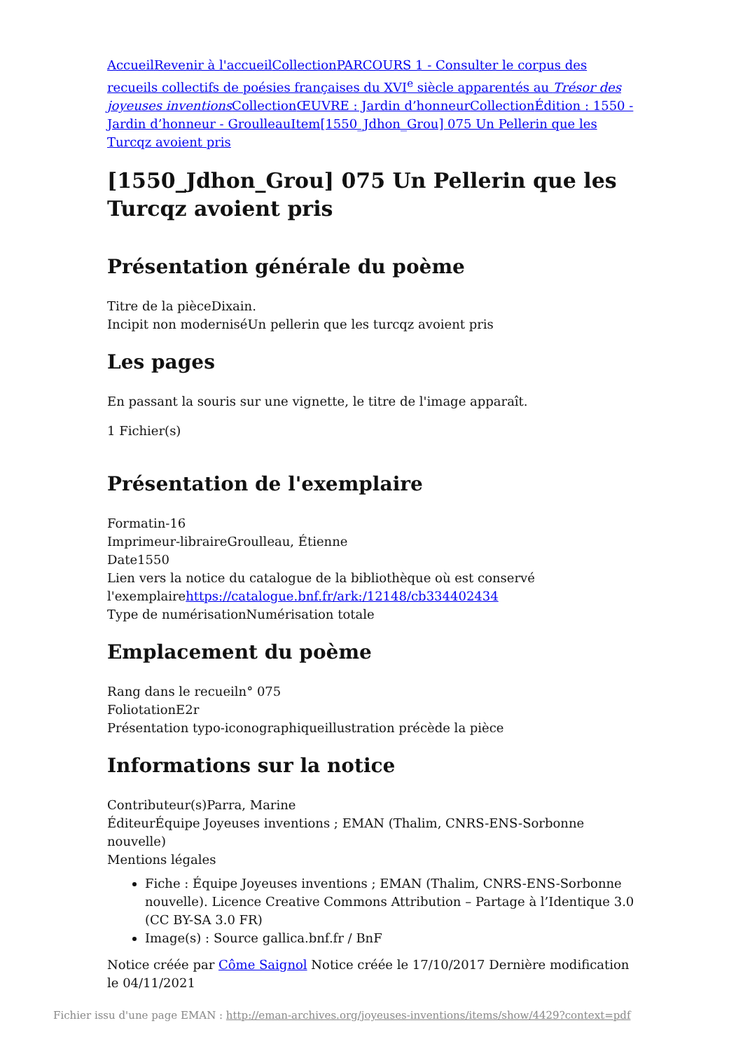Accueil Revenir à l'accueil Collection PARCOURS 1 - Consulter le corpus des recueils collectifs de poésies françaises du XVI<sup>e</sup> siècle apparentés au Trésor des joyeuses inventions Collection ŒUVRE : Jardin d’honneur Collection Édition : 1550 - Jardin d’honneur - Groulleau Item[1550_Jdhon_Grou] 075 Un Pellerin que les Turcqz avoient pris
[1550_Jdhon_Grou] 075 Un Pellerin que les Turcqz avoient pris
Présentation générale du poème
Titre de la pièceDixain.
Incipit non moderniséUn pellerin que les turcqz avoient pris
Les pages
En passant la souris sur une vignette, le titre de l'image apparaît.
1 Fichier(s)
Présentation de l'exemplaire
Formatin-16
Imprimeur-libraireGroulleau, Étienne
Date1550
Lien vers la notice du catalogue de la bibliothèque où est conservé l'exemplairehttps://catalogue.bnf.fr/ark:/12148/cb334402434
Type de numérisationNumérisation totale
Emplacement du poème
Rang dans le recueiln° 075
FoliotationE2r
Présentation typo-iconographiqueillustration précède la pièce
Informations sur la notice
Contributeur(s)Parra, Marine
ÉditeurÉquipe Joyeuses inventions ; EMAN (Thalim, CNRS-ENS-Sorbonne nouvelle)
Mentions légales
Fiche : Équipe Joyeuses inventions ; EMAN (Thalim, CNRS-ENS-Sorbonne nouvelle). Licence Creative Commons Attribution – Partage à l’Identique 3.0 (CC BY-SA 3.0 FR)
Image(s) : Source gallica.bnf.fr / BnF
Notice créée par Côme Saignol Notice créée le 17/10/2017 Dernière modification le 04/11/2021
Fichier issu d'une page EMAN : http://eman-archives.org/joyeuses-inventions/items/show/4429?context=pdf